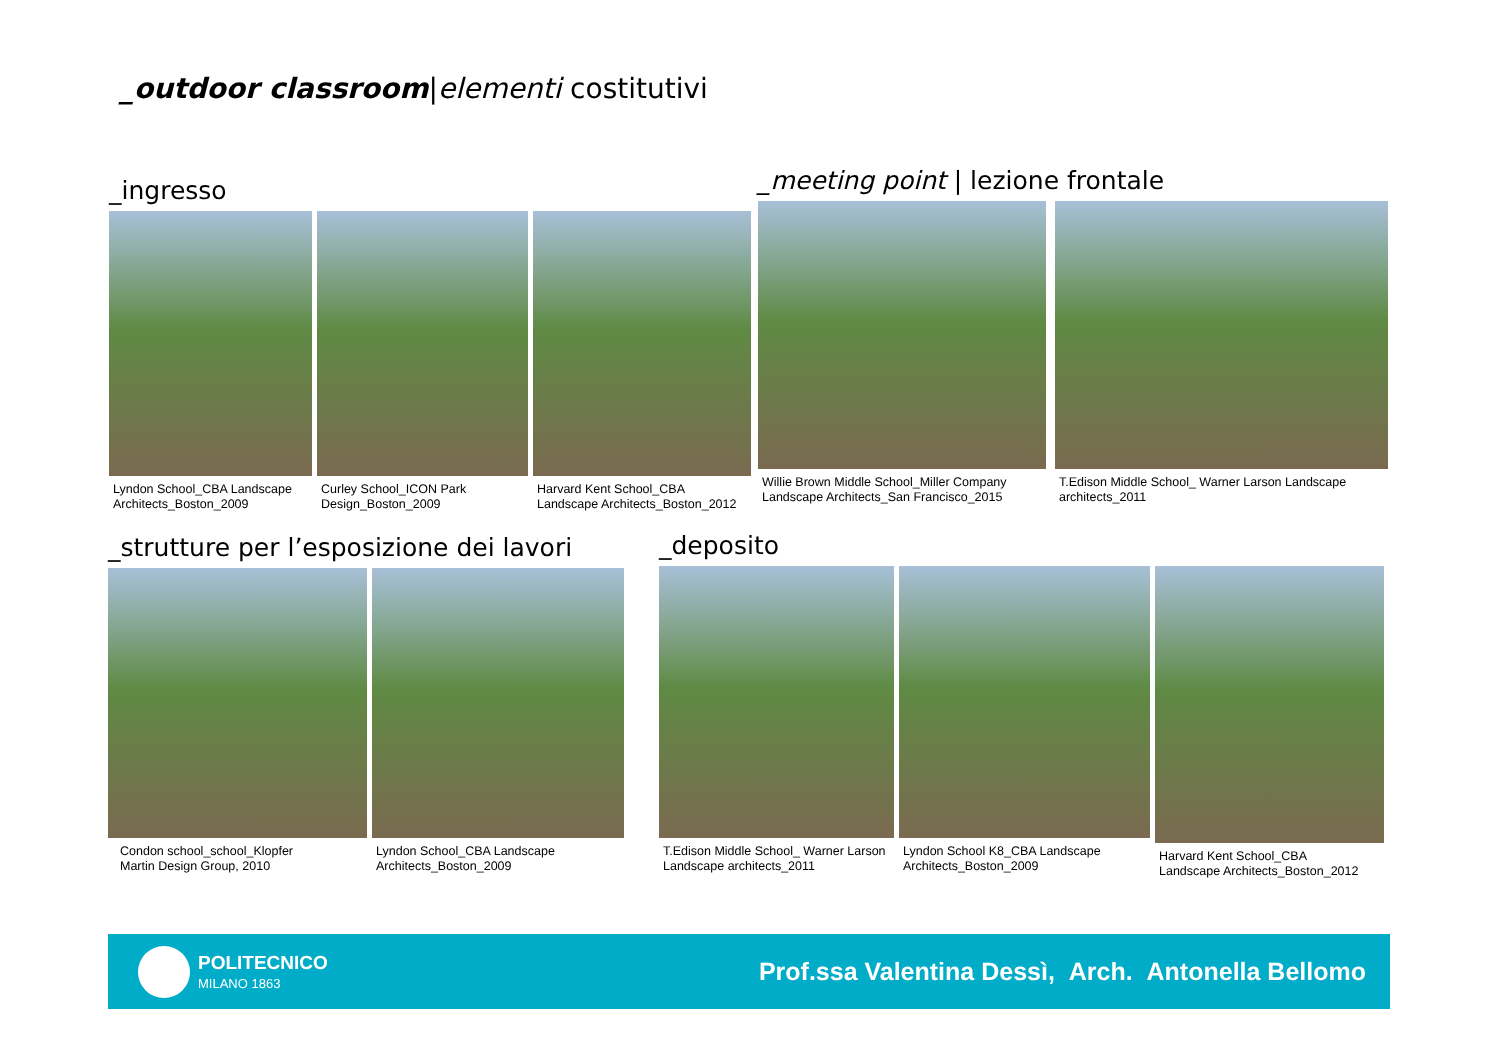_outdoor classroom|elementi costitutivi
_ingresso
Lyndon School_CBA Landscape
Architects_Boston_2009
Curley School_ICON Park
Design_Boston_2009
Harvard Kent School_CBA
Landscape Architects_Boston_2012
_meeting point | lezione frontale
Willie Brown Middle School_Miller Company
Landscape Architects_San Francisco_2015
T.Edison Middle School_ Warner Larson Landscape
architects_2011
_strutture per l’esposizione dei lavori
Condon school_school_Klopfer
Martin Design Group, 2010
Lyndon School_CBA Landscape
Architects_Boston_2009
_deposito
T.Edison Middle School_ Warner Larson
Landscape architects_2011
Lyndon School K8_CBA Landscape
Architects_Boston_2009
Harvard Kent School_CBA
Landscape Architects_Boston_2012
POLITECNICO
MILANO 1863
Prof.ssa Valentina Dessì, Arch. Antonella Bellomo